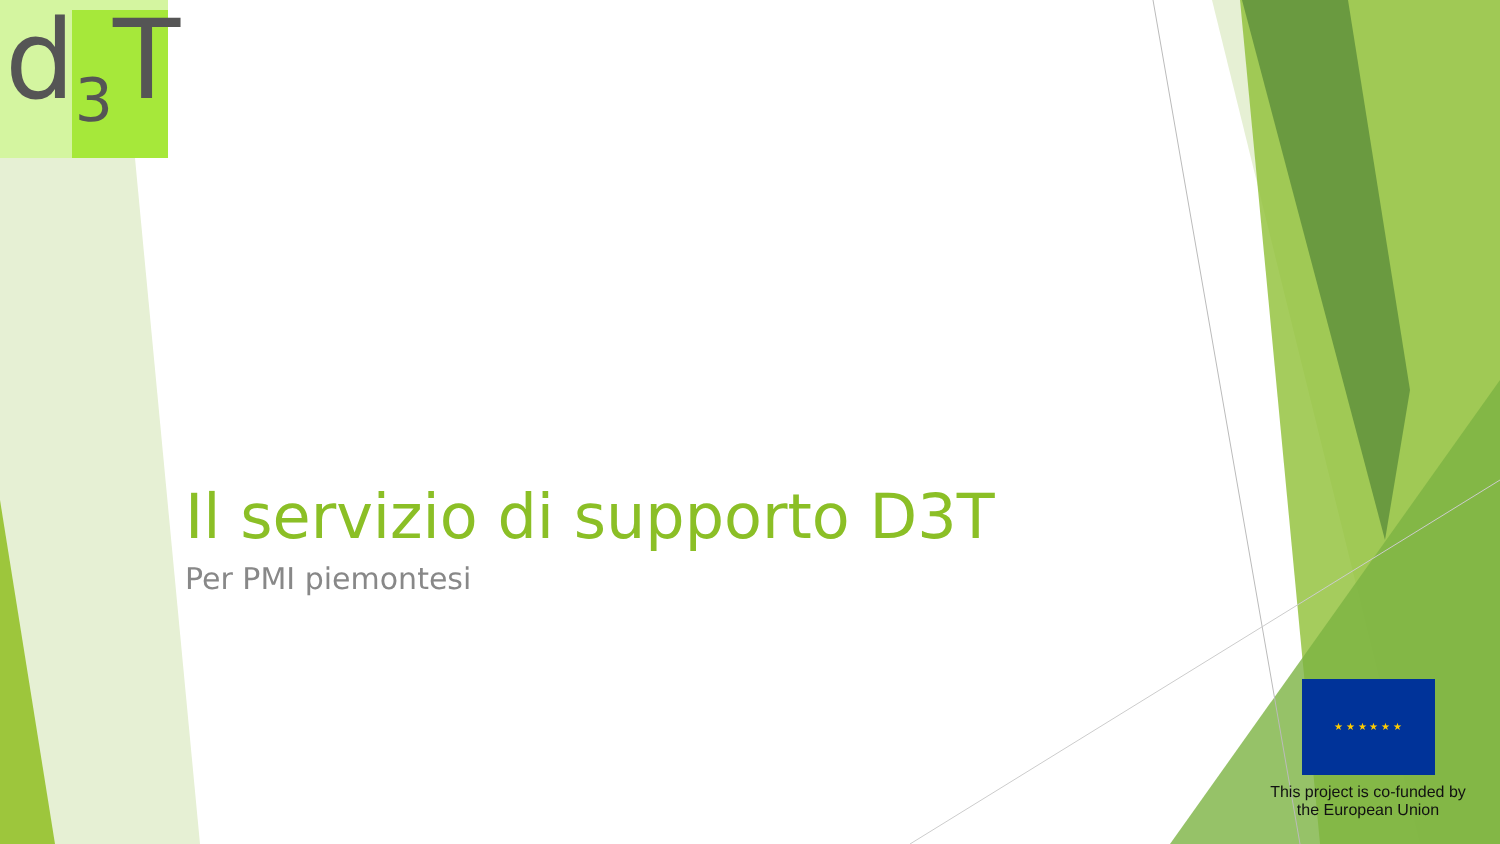d<sub>3</sub>T
Il servizio di supporto D3T
Per PMI piemontesi
★ ★ ★ ★ ★ ★
This project is co-funded by the European Union